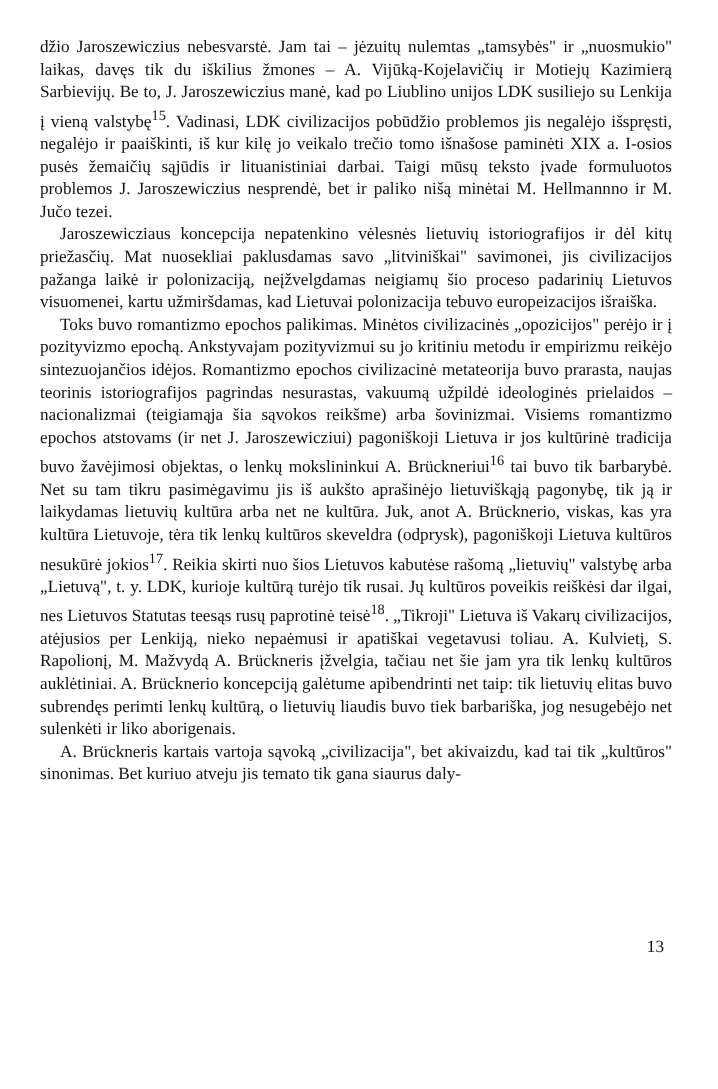džio Jaroszewiczius nebesvarstė. Jam tai – jėzuitų nulemtas „tamsybės" ir „nuosmukio" laikas, davęs tik du iškilius žmones – A. Vijūką-Kojelavičių ir Motiejų Kazimierą Sarbievijų. Be to, J. Jaroszewiczius manė, kad po Liublino unijos LDK susiliejo su Lenkija į vieną valstybę<sup>15</sup>. Vadinasi, LDK civilizacijos pobūdžio problemos jis negalėjo išspręsti, negalėjo ir paaiškinti, iš kur kilę jo veikalo trečio tomo išnašose paminėti XIX a. I-osios pusės žemaičių sąjūdis ir lituanistiniai darbai. Taigi mūsų teksto įvade formuluotos problemos J. Jaroszewiczius nesprendė, bet ir paliko nišą minėtai M. Hellmannno ir M. Jučo tezei.
Jaroszewicziaus koncepcija nepatenkino vėlesnės lietuvių istoriografijos ir dėl kitų priežasčių. Mat nuosekliai paklusdamas savo „litviniškai" savimonei, jis civilizacijos pažanga laikė ir polonizaciją, neįžvelgdamas neigiamų šio proceso padarinių Lietuvos visuomenei, kartu užmiršdamas, kad Lietuvai polonizacija tebuvo europeizacijos išraiška.
Toks buvo romantizmo epochos palikimas. Minėtos civilizacinės „opozicijos" perėjo ir į pozityvizmo epochą. Ankstyvajam pozityvizmui su jo kritiniu metodu ir empirizmu reikėjo sintezuojančios idėjos. Romantizmo epochos civilizacinė metateorija buvo prarasta, naujas teorinis istoriografijos pagrindas nesurastas, vakuumą užpildė ideologinės prielaidos – nacionalizmai (teigiamąja šia sąvokos reikšme) arba šovinizmai. Visiems romantizmo epochos atstovams (ir net J. Jaroszewicziui) pagoniškoji Lietuva ir jos kultūrinė tradicija buvo žavėjimosi objektas, o lenkų mokslininkui A. Brückneriui<sup>16</sup> tai buvo tik barbarybė. Net su tam tikru pasimėgavimu jis iš aukšto aprašinėjo lietuviškąją pagonybę, tik ją ir laikydamas lietuvių kultūra arba net ne kultūra. Juk, anot A. Brücknerio, viskas, kas yra kultūra Lietuvoje, tėra tik lenkų kultūros skeveldra (odprysk), pagoniškoji Lietuva kultūros nesukūrė jokios<sup>17</sup>. Reikia skirti nuo šios Lietuvos kabutėse rašomą „lietuvių" valstybę arba „Lietuvą", t. y. LDK, kurioje kultūrą turėjo tik rusai. Jų kultūros poveikis reiškėsi dar ilgai, nes Lietuvos Statutas teesąs rusų paprotinė teisė<sup>18</sup>. „Tikroji" Lietuva iš Vakarų civilizacijos, atėjusios per Lenkiją, nieko nepaėmusi ir apatiškai vegetavusi toliau. A. Kulvietį, S. Rapolionį, M. Mažvydą A. Brückneris įžvelgia, tačiau net šie jam yra tik lenkų kultūros auklėtiniai. A. Brücknerio koncepciją galėtume apibendrinti net taip: tik lietuvių elitas buvo subrendęs perimti lenkų kultūrą, o lietuvių liaudis buvo tiek barbariška, jog nesugebėjo net sulenkėti ir liko aborigenais.
A. Brückneris kartais vartoja sąvoką „civilizacija", bet akivaizdu, kad tai tik „kultūros" sinonimas. Bet kuriuo atveju jis temato tik gana siaurus daly-
13